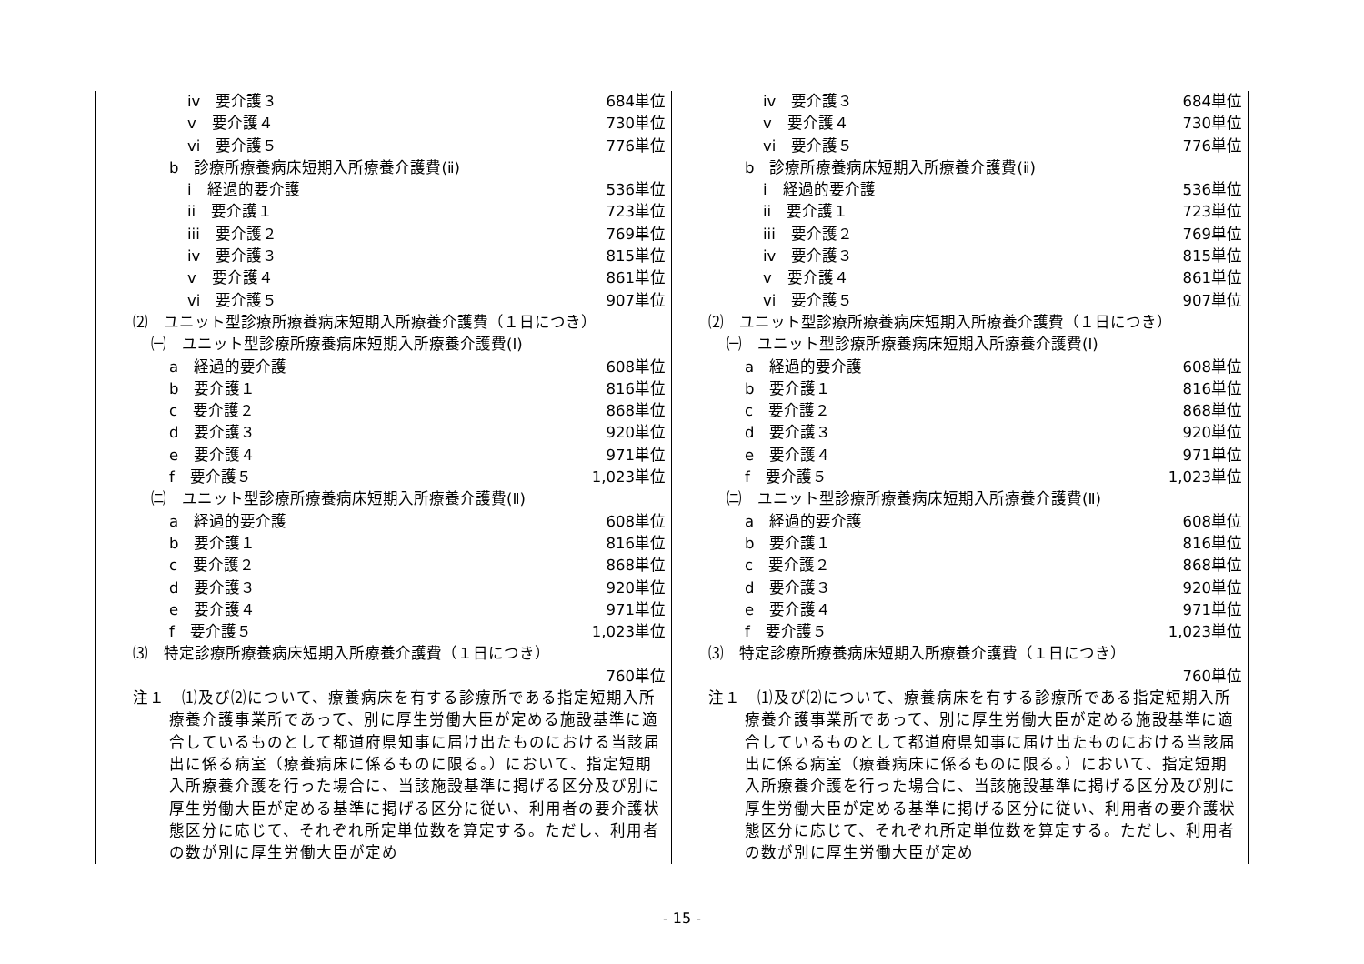iv　要介護３ 684単位
v　要介護４ 730単位
vi　要介護５ 776単位
b　診療所療養病床短期入所療養介護費(ⅱ)
i　経過的要介護 536単位
ii　要介護１ 723単位
iii　要介護２ 769単位
iv　要介護３ 815単位
v　要介護４ 861単位
vi　要介護５ 907単位
⑵　ユニット型診療所療養病床短期入所療養介護費（１日につき）
㈠　ユニット型診療所療養病床短期入所療養介護費(Ⅰ)
a　経過的要介護 608単位
b　要介護１ 816単位
c　要介護２ 868単位
d　要介護３ 920単位
e　要介護４ 971単位
f　要介護５ 1,023単位
㈡　ユニット型診療所療養病床短期入所療養介護費(Ⅱ)
a　経過的要介護 608単位
b　要介護１ 816単位
c　要介護２ 868単位
d　要介護３ 920単位
e　要介護４ 971単位
f　要介護５ 1,023単位
⑶　特定診療所療養病床短期入所療養介護費（１日につき）
760単位
注１　⑴及び⑵について、療養病床を有する診療所である指定短期入所療養介護事業所であって、別に厚生労働大臣が定める施設基準に適合しているものとして都道府県知事に届け出たものにおける当該届出に係る病室（療養病床に係るものに限る。）において、指定短期入所療養介護を行った場合に、当該施設基準に掲げる区分及び別に厚生労働大臣が定める基準に掲げる区分に従い、利用者の要介護状態区分に応じて、それぞれ所定単位数を算定する。ただし、利用者の数が別に厚生労働大臣が定め
iv　要介護３ 684単位
v　要介護４ 730単位
vi　要介護５ 776単位
b　診療所療養病床短期入所療養介護費(ⅱ)
i　経過的要介護 536単位
ii　要介護１ 723単位
iii　要介護２ 769単位
iv　要介護３ 815単位
v　要介護４ 861単位
vi　要介護５ 907単位
⑵　ユニット型診療所療養病床短期入所療養介護費（１日につき）
㈠　ユニット型診療所療養病床短期入所療養介護費(Ⅰ)
a　経過的要介護 608単位
b　要介護１ 816単位
c　要介護２ 868単位
d　要介護３ 920単位
e　要介護４ 971単位
f　要介護５ 1,023単位
㈡　ユニット型診療所療養病床短期入所療養介護費(Ⅱ)
a　経過的要介護 608単位
b　要介護１ 816単位
c　要介護２ 868単位
d　要介護３ 920単位
e　要介護４ 971単位
f　要介護５ 1,023単位
⑶　特定診療所療養病床短期入所療養介護費（１日につき）
760単位
注１　⑴及び⑵について、療養病床を有する診療所である指定短期入所療養介護事業所であって、別に厚生労働大臣が定める施設基準に適合しているものとして都道府県知事に届け出たものにおける当該届出に係る病室（療養病床に係るものに限る。）において、指定短期入所療養介護を行った場合に、当該施設基準に掲げる区分及び別に厚生労働大臣が定める基準に掲げる区分に従い、利用者の要介護状態区分に応じて、それぞれ所定単位数を算定する。ただし、利用者の数が別に厚生労働大臣が定め
- 15 -